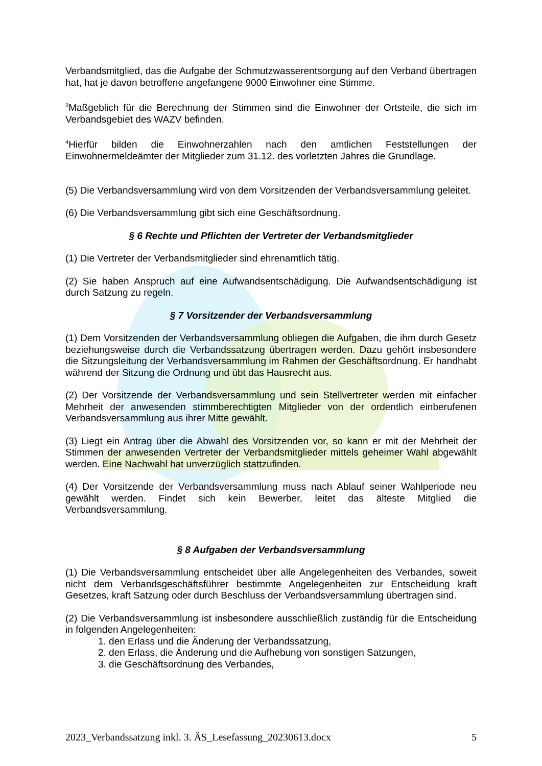Verbandsmitglied, das die Aufgabe der Schmutzwasserentsorgung auf den Verband übertragen hat, hat je davon betroffene angefangene 9000 Einwohner eine Stimme.
<sup>3</sup> Maßgeblich für die Berechnung der Stimmen sind die Einwohner der Ortsteile, die sich im Verbandsgebiet des WAZV befinden.
<sup>4</sup> Hierfür bilden die Einwohnerzahlen nach den amtlichen Feststellungen der Einwohnermeldeämter der Mitglieder zum 31.12. des vorletzten Jahres die Grundlage.
(5) Die Verbandsversammlung wird von dem Vorsitzenden der Verbandsversammlung geleitet.
(6) Die Verbandsversammlung gibt sich eine Geschäftsordnung.
§ 6 Rechte und Pflichten der Vertreter der Verbandsmitglieder
(1) Die Vertreter der Verbandsmitglieder sind ehrenamtlich tätig.
(2) Sie haben Anspruch auf eine Aufwandsentschädigung. Die Aufwandsentschädigung ist durch Satzung zu regeln.
§ 7 Vorsitzender der Verbandsversammlung
(1) Dem Vorsitzenden der Verbandsversammlung obliegen die Aufgaben, die ihm durch Gesetz beziehungsweise durch die Verbandssatzung übertragen werden. Dazu gehört insbesondere die Sitzungsleitung der Verbandsversammlung im Rahmen der Geschäftsordnung. Er handhabt während der Sitzung die Ordnung und übt das Hausrecht aus.
(2) Der Vorsitzende der Verbandsversammlung und sein Stellvertreter werden mit einfacher Mehrheit der anwesenden stimmberechtigten Mitglieder von der ordentlich einberufenen Verbandsversammlung aus ihrer Mitte gewählt.
(3) Liegt ein Antrag über die Abwahl des Vorsitzenden vor, so kann er mit der Mehrheit der Stimmen der anwesenden Vertreter der Verbandsmitglieder mittels geheimer Wahl abgewählt werden. Eine Nachwahl hat unverzüglich stattzufinden.
(4) Der Vorsitzende der Verbandsversammlung muss nach Ablauf seiner Wahlperiode neu gewählt werden. Findet sich kein Bewerber, leitet das älteste Mitglied die Verbandsversammlung.
§ 8 Aufgaben der Verbandsversammlung
(1) Die Verbandsversammlung entscheidet über alle Angelegenheiten des Verbandes, soweit nicht dem Verbandsgeschäftsführer bestimmte Angelegenheiten zur Entscheidung kraft Gesetzes, kraft Satzung oder durch Beschluss der Verbandsversammlung übertragen sind.
(2) Die Verbandsversammlung ist insbesondere ausschließlich zuständig für die Entscheidung in folgenden Angelegenheiten:
1. den Erlass und die Änderung der Verbandssatzung,
2. den Erlass, die Änderung und die Aufhebung von sonstigen Satzungen,
3. die Geschäftsordnung des Verbandes,
2023_Verbandssatzung inkl. 3. ÄS_Lesefassung_20230613.docx 5